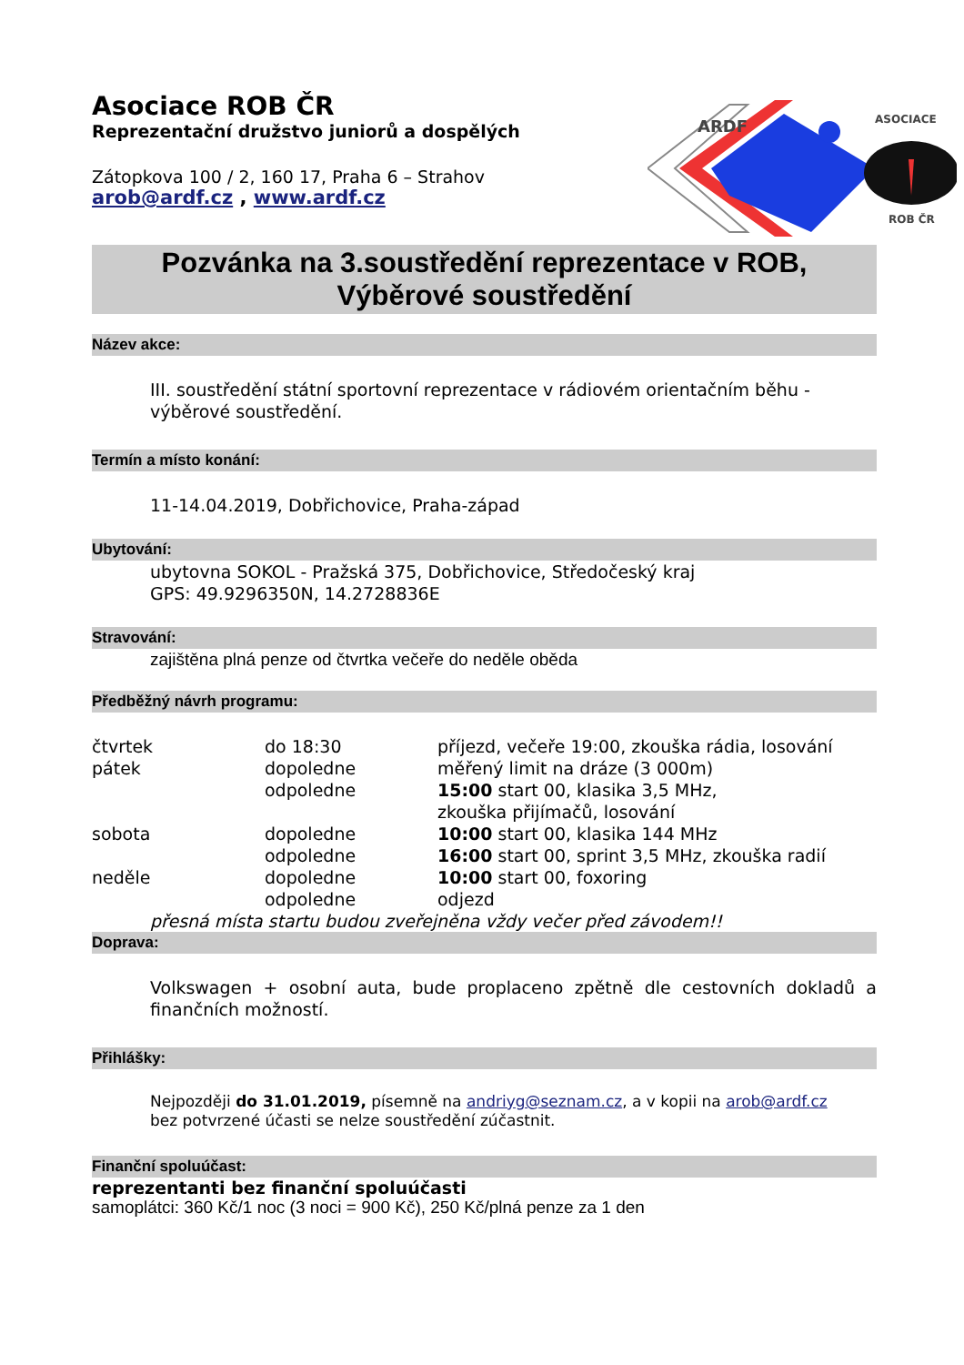ARDF
ASOCIACE
ROB ČR
Asociace ROB ČR
Reprezentační družstvo juniorů a dospělých
Zátopkova 100 / 2, 160 17, Praha 6 – Strahov
arob@ardf.cz , www.ardf.cz
Pozvánka na 3.soustředění reprezentace v ROB,
Výběrové soustředění
Název akce:
III. soustředění státní sportovní reprezentace v rádiovém orientačním běhu - výběrové soustředění.
Termín a místo konání:
11-14.04.2019, Dobřichovice, Praha-západ
Ubytování:
ubytovna SOKOL - Pražská 375, Dobřichovice, Středočeský kraj
GPS: 49.9296350N, 14.2728836E
Stravování:
zajištěna plná penze od čtvrtka večeře do neděle oběda
Předběžný návrh programu:
| čtvrtek | do 18:30 | příjezd, večeře 19:00, zkouška rádia, losování |
| pátek | dopoledne | měřený limit na dráze (3 000m) |
| | odpoledne | 15:00 start 00, klasika 3,5 MHz, zkouška přijímačů, losování |
| sobota | dopoledne | 10:00 start 00, klasika 144 MHz |
| | odpoledne | 16:00 start 00, sprint 3,5 MHz, zkouška radií |
| neděle | dopoledne | 10:00 start 00, foxoring |
| | odpoledne | odjezd |
přesná místa startu budou zveřejněna vždy večer před závodem!!
Doprava:
Volkswagen + osobní auta, bude proplaceno zpětně dle cestovních dokladů a finančních možností.
Přihlášky:
Nejpozději do 31.01.2019, písemně na andriyg@seznam.cz, a v kopii na arob@ardf.cz
bez potvrzené účasti se nelze soustředění zúčastnit.
Finanční spoluúčast:
reprezentanti bez finanční spoluúčasti
samoplátci: 360 Kč/1 noc (3 noci = 900 Kč), 250 Kč/plná penze za 1 den